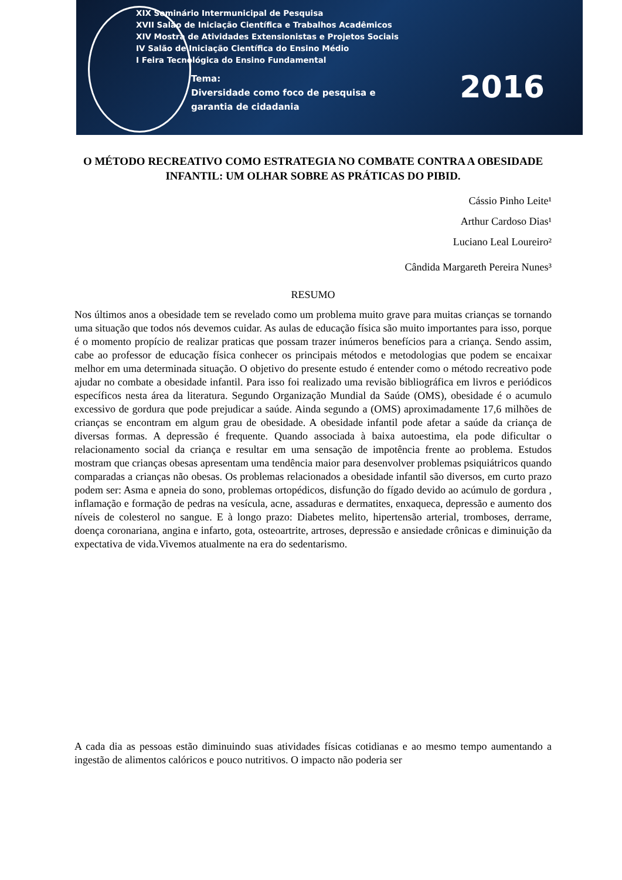XIX Seminário Intermunicipal de Pesquisa
XVII Salão de Iniciação Científica e Trabalhos Acadêmicos
XIV Mostra de Atividades Extensionistas e Projetos Sociais
IV Salão de Iniciação Científica do Ensino Médio
I Feira Tecnológica do Ensino Fundamental
Tema:
Diversidade como foco de pesquisa e
garantia de cidadania
2016
O MÉTODO RECREATIVO COMO ESTRATEGIA NO COMBATE CONTRA A OBESIDADE INFANTIL: UM OLHAR SOBRE AS PRÁTICAS DO PIBID.
Cássio Pinho Leite¹
Arthur Cardoso Dias¹
Luciano Leal Loureiro²
Cândida Margareth Pereira Nunes³
RESUMO
Nos últimos anos a obesidade tem se revelado como um problema muito grave para muitas crianças se tornando uma situação que todos nós devemos cuidar. As aulas de educação física são muito importantes para isso, porque é o momento propício de realizar praticas que possam trazer inúmeros benefícios para a criança. Sendo assim, cabe ao professor de educação física conhecer os principais métodos e metodologias que podem se encaixar melhor em uma determinada situação. O objetivo do presente estudo é entender como o método recreativo pode ajudar no combate a obesidade infantil. Para isso foi realizado uma revisão bibliográfica em livros e periódicos específicos nesta área da literatura. Segundo Organização Mundial da Saúde (OMS), obesidade é o acumulo excessivo de gordura que pode prejudicar a saúde. Ainda segundo a (OMS) aproximadamente 17,6 milhões de crianças se encontram em algum grau de obesidade. A obesidade infantil pode afetar a saúde da criança de diversas formas. A depressão é frequente. Quando associada à baixa autoestima, ela pode dificultar o relacionamento social da criança e resultar em uma sensação de impotência frente ao problema. Estudos mostram que crianças obesas apresentam uma tendência maior para desenvolver problemas psiquiátricos quando comparadas a crianças não obesas. Os problemas relacionados a obesidade infantil são diversos, em curto prazo podem ser: Asma e apneia do sono, problemas ortopédicos, disfunção do fígado devido ao acúmulo de gordura , inflamação e formação de pedras na vesícula, acne, assaduras e dermatites, enxaqueca, depressão e aumento dos níveis de colesterol no sangue. E à longo prazo: Diabetes melito, hipertensão arterial, tromboses, derrame, doença coronariana, angina e infarto, gota, osteoartrite, artroses, depressão e ansiedade crônicas e diminuição da expectativa de vida.Vivemos atualmente na era do sedentarismo.
A cada dia as pessoas estão diminuindo suas atividades físicas cotidianas e ao mesmo tempo aumentando a ingestão de alimentos calóricos e pouco nutritivos. O impacto não poderia ser